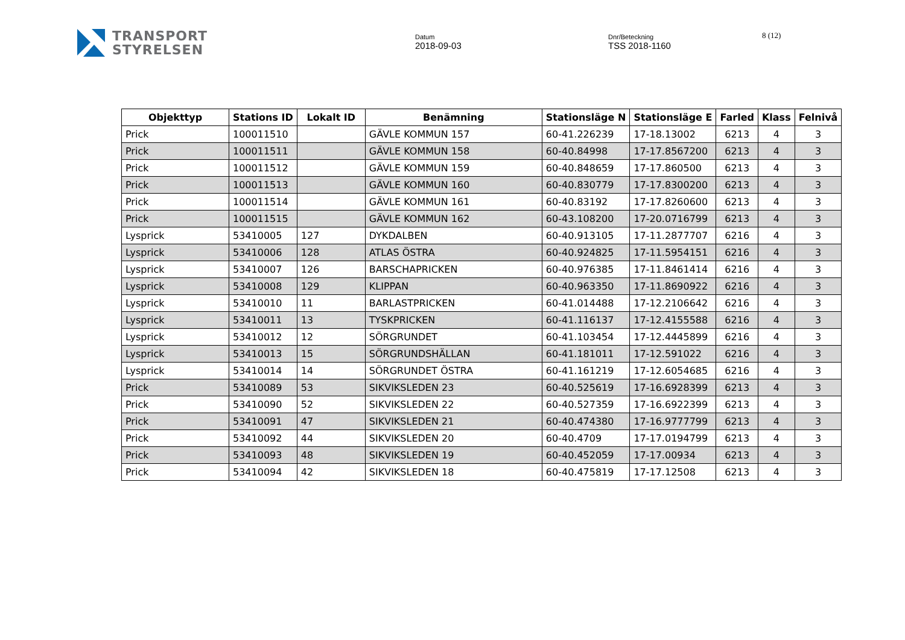TRANSPORT
STYRELSEN
Datum
2018-09-03
Dnr/Beteckning
TSS 2018-1160
8 (12)
| Objekttyp | Stations ID | Lokalt ID | Benämning | Stationsläge N | Stationsläge E | Farled | Klass | Felnivå |
| --- | --- | --- | --- | --- | --- | --- | --- | --- |
| Prick | 100011510 | | GÄVLE KOMMUN 157 | 60-41.226239 | 17-18.13002 | 6213 | 4 | 3 |
| Prick | 100011511 | | GÄVLE KOMMUN 158 | 60-40.84998 | 17-17.8567200 | 6213 | 4 | 3 |
| Prick | 100011512 | | GÄVLE KOMMUN 159 | 60-40.848659 | 17-17.860500 | 6213 | 4 | 3 |
| Prick | 100011513 | | GÄVLE KOMMUN 160 | 60-40.830779 | 17-17.8300200 | 6213 | 4 | 3 |
| Prick | 100011514 | | GÄVLE KOMMUN 161 | 60-40.83192 | 17-17.8260600 | 6213 | 4 | 3 |
| Prick | 100011515 | | GÄVLE KOMMUN 162 | 60-43.108200 | 17-20.0716799 | 6213 | 4 | 3 |
| Lysprick | 53410005 | 127 | DYKDALBEN | 60-40.913105 | 17-11.2877707 | 6216 | 4 | 3 |
| Lysprick | 53410006 | 128 | ATLAS ÖSTRA | 60-40.924825 | 17-11.5954151 | 6216 | 4 | 3 |
| Lysprick | 53410007 | 126 | BARSCHAPRICKEN | 60-40.976385 | 17-11.8461414 | 6216 | 4 | 3 |
| Lysprick | 53410008 | 129 | KLIPPAN | 60-40.963350 | 17-11.8690922 | 6216 | 4 | 3 |
| Lysprick | 53410010 | 11 | BARLASTPRICKEN | 60-41.014488 | 17-12.2106642 | 6216 | 4 | 3 |
| Lysprick | 53410011 | 13 | TYSKPRICKEN | 60-41.116137 | 17-12.4155588 | 6216 | 4 | 3 |
| Lysprick | 53410012 | 12 | SÖRGRUNDET | 60-41.103454 | 17-12.4445899 | 6216 | 4 | 3 |
| Lysprick | 53410013 | 15 | SÖRGRUNDSHÄLLAN | 60-41.181011 | 17-12.591022 | 6216 | 4 | 3 |
| Lysprick | 53410014 | 14 | SÖRGRUNDET ÖSTRA | 60-41.161219 | 17-12.6054685 | 6216 | 4 | 3 |
| Prick | 53410089 | 53 | SIKVIKSLEDEN 23 | 60-40.525619 | 17-16.6928399 | 6213 | 4 | 3 |
| Prick | 53410090 | 52 | SIKVIKSLEDEN 22 | 60-40.527359 | 17-16.6922399 | 6213 | 4 | 3 |
| Prick | 53410091 | 47 | SIKVIKSLEDEN 21 | 60-40.474380 | 17-16.9777799 | 6213 | 4 | 3 |
| Prick | 53410092 | 44 | SIKVIKSLEDEN 20 | 60-40.4709 | 17-17.0194799 | 6213 | 4 | 3 |
| Prick | 53410093 | 48 | SIKVIKSLEDEN 19 | 60-40.452059 | 17-17.00934 | 6213 | 4 | 3 |
| Prick | 53410094 | 42 | SIKVIKSLEDEN 18 | 60-40.475819 | 17-17.12508 | 6213 | 4 | 3 |